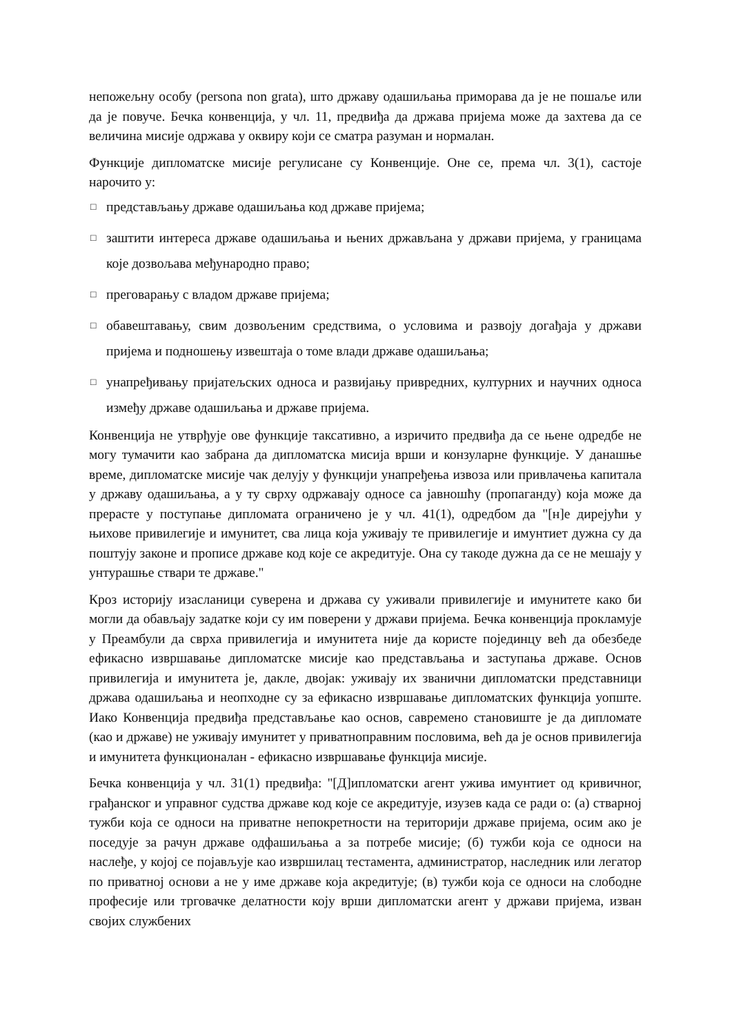непожељну особу (persona non grata), што државу одашиљања приморава да је не пошаље или да је повуче. Бечка конвенција, у чл. 11, предвиђа да држава пријема може да захтева да се величина мисије одржава у оквиру који се сматра разуман и нормалан.
Функције дипломатске мисије регулисане су Конвенције. Оне се, према чл. 3(1), састоје нарочито у:
□ представљању државе одашиљања код државе пријема;
□ заштити интереса државе одашиљања и њених држављана у држави пријема, у границама које дозвољава међународно право;
□ преговарању с владом државе пријема;
□ обавештавању, свим дозвољеним средствима, о условима и развоју догађаја у држави пријема и подношењу извештаја о томе влади државе одашиљања;
□ унапређивању пријатељских односа и развијању привредних, културних и научних односа између државе одашиљања и државе пријема.
Конвенција не утврђује ове функције таксативно, а изричито предвиђа да се њене одредбе не могу тумачити као забрана да дипломатска мисија врши и конзуларне функције. У данашње време, дипломатске мисије чак делују у функцији унапређења извоза или привлачења капитала у државу одашиљања, а у ту сврху одржавају односе са јавношћу (пропаганду) која може да прерасте у поступање дипломата ограничено је у чл. 41(1), одредбом да "[н]е дирејући у њихове привилегије и имунитет, сва лица која уживају те привилегије и имунтиет дужна су да поштују законе и прописе државе код које се акредитује. Она су такоде дужна да се не мешају у унтурашње ствари те државе."
Кроз историју изасланици суверена и држава су уживали привилегије и имунитете како би могли да обављају задатке који су им поверени у држави пријема. Бечка конвенција прокламује у Преамбули да сврха привилегија и имунитета није да користе појединцу већ да обезбеде ефикасно извршавање дипломатске мисије као представљања и заступања државе. Основ привилегија и имунитета је, дакле, двојак: уживају их званични дипломатски представници држава одашиљања и неопходне су за ефикасно извршавање дипломатских функција уопште. Иако Конвенција предвиђа представљање као основ, савремено становиште је да дипломате (као и државе) не уживају имунитет у приватноправним пословима, већ да је основ привилегија и имунитета функционалан - ефикасно извршавање функција мисије.
Бечка конвенција у чл. 31(1) предвиђа: "[Д]ипломатски агент ужива имунтиет од кривичног, грађанског и управног судства државе код које се акредитује, изузев када се ради о: (а) стварној тужби која се односи на приватне непокретности на територији државе пријема, осим ако је поседује за рачун државе одфашиљања а за потребе мисије; (б) тужби која се односи на наслеђе, у којој се појављује као извршилац тестамента, администратор, наследник или легатор по приватној основи а не у име државе која акредитује; (в) тужби која се односи на слободне професије или трговачке делатности коју врши дипломатски агент у држави пријема, изван својих службених